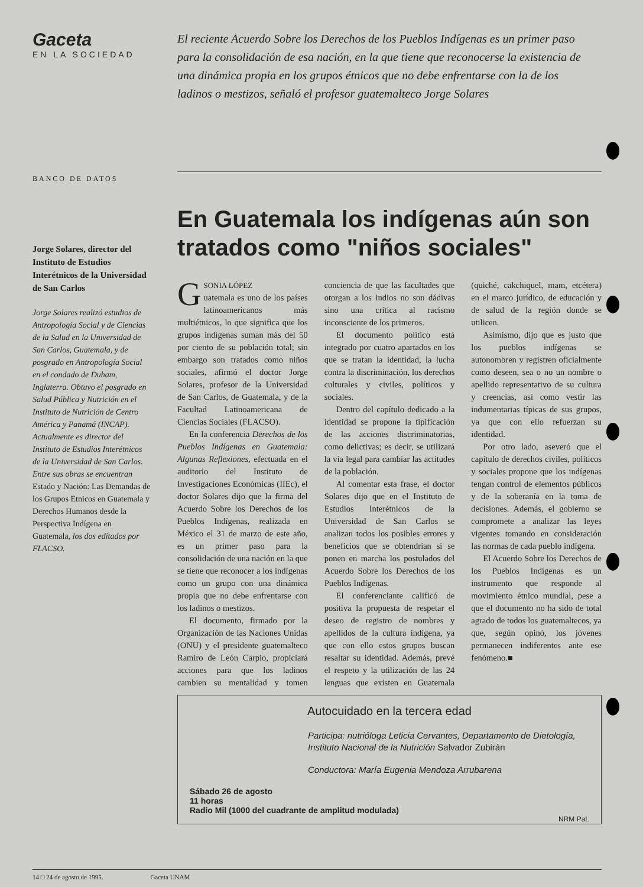Gaceta
EN LA SOCIEDAD
El reciente Acuerdo Sobre los Derechos de los Pueblos Indígenas es un primer paso para la consolidación de esa nación, en la que tiene que reconocerse la existencia de una dinámica propia en los grupos étnicos que no debe enfrentarse con la de los ladinos o mestizos, señaló el profesor guatemalteco Jorge Solares
BANCO DE DATOS
Jorge Solares, director del Instituto de Estudios Interétnicos de la Universidad de San Carlos
Jorge Solares realizó estudios de Antropología Social y de Ciencias de la Salud en la Universidad de San Carlos, Guatemala, y de posgrado en Antropología Social en el condado de Duham, Inglaterra. Obtuvo el posgrado en Salud Pública y Nutrición en el Instituto de Nutrición de Centro América y Panamá (INCAP). Actualmente es director del Instituto de Estudios Interétnicos de la Universidad de San Carlos. Entre sus obras se encuentran Estado y Nación: Las Demandas de los Grupos Etnicos en Guatemala y Derechos Humanos desde la Perspectiva Indígena en Guatemala, los dos editados por FLACSO.
En Guatemala los indígenas aún son tratados como "niños sociales"
GSONIA LÓPEZ
uatemala es uno de los países latinoamericanos más multiétnicos, lo que significa que los grupos indígenas suman más del 50 por ciento de su población total; sin embargo son tratados como niños sociales, afirmó el doctor Jorge Solares, profesor de la Universidad de San Carlos, de Guatemala, y de la Facultad Latinoamericana de Ciencias Sociales (FLACSO).
En la conferencia Derechos de los Pueblos Indígenas en Guatemala: Algunas Reflexiones, efectuada en el auditorio del Instituto de Investigaciones Económicas (IIEc), el doctor Solares dijo que la firma del Acuerdo Sobre los Derechos de los Pueblos Indígenas, realizada en México el 31 de marzo de este año, es un primer paso para la consolidación de una nación en la que se tiene que reconocer a los indígenas como un grupo con una dinámica propia que no debe enfrentarse con los ladinos o mestizos.
El documento, firmado por la Organización de las Naciones Unidas (ONU) y el presidente guatemalteco Ramiro de León Carpio, propiciará acciones para que los ladinos cambien su mentalidad y tomen conciencia de que las facultades que otorgan a los indios no son dádivas sino una crítica al racismo inconsciente de los primeros.
El documento político está integrado por cuatro apartados en los que se tratan la identidad, la lucha contra la discriminación, los derechos culturales y civiles, políticos y sociales.
Dentro del capítulo dedicado a la identidad se propone la tipificación de las acciones discriminatorias, como delictivas; es decir, se utilizará la vía legal para cambiar las actitudes de la población.
Al comentar esta frase, el doctor Solares dijo que en el Instituto de Estudios Interétnicos de la Universidad de San Carlos se analizan todos los posibles errores y beneficios que se obtendrían si se ponen en marcha los postulados del Acuerdo Sobre los Derechos de los Pueblos Indígenas.
El conferenciante calificó de positiva la propuesta de respetar el deseo de registro de nombres y apellidos de la cultura indígena, ya que con ello estos grupos buscan resaltar su identidad. Además, prevé el respeto y la utilización de las 24 lenguas que existen en Guatemala (quiché, cakchiquel, mam, etcétera) en el marco jurídico, de educación y de salud de la región donde se utilicen.
Asimismo, dijo que es justo que los pueblos indígenas se autonombren y registren oficialmente como deseen, sea o no un nombre o apellido representativo de su cultura y creencias, así como vestir las indumentarias típicas de sus grupos, ya que con ello refuerzan su identidad.
Por otro lado, aseveró que el capítulo de derechos civiles, políticos y sociales propone que los indígenas tengan control de elementos públicos y de la soberanía en la toma de decisiones. Además, el gobierno se compromete a analizar las leyes vigentes tomando en consideración las normas de cada pueblo indígena.
El Acuerdo Sobre los Derechos de los Pueblos Indígenas es un instrumento que responde al movimiento étnico mundial, pese a que el documento no ha sido de total agrado de todos los guatemaltecos, ya que, según opinó, los jóvenes permanecen indiferentes ante ese fenómeno.■
Autocuidado en la tercera edad
Participa: nutrióloga Leticia Cervantes, Departamento de Dietología, Instituto Nacional de la Nutrición Salvador Zubirán
Conductora: María Eugenia Mendoza Arrubarena
Sábado 26 de agosto
11 horas
Radio Mil (1000 del cuadrante de amplitud modulada)
NRM PaL
14 □ 24 de agosto de 1995. Gaceta UNAM